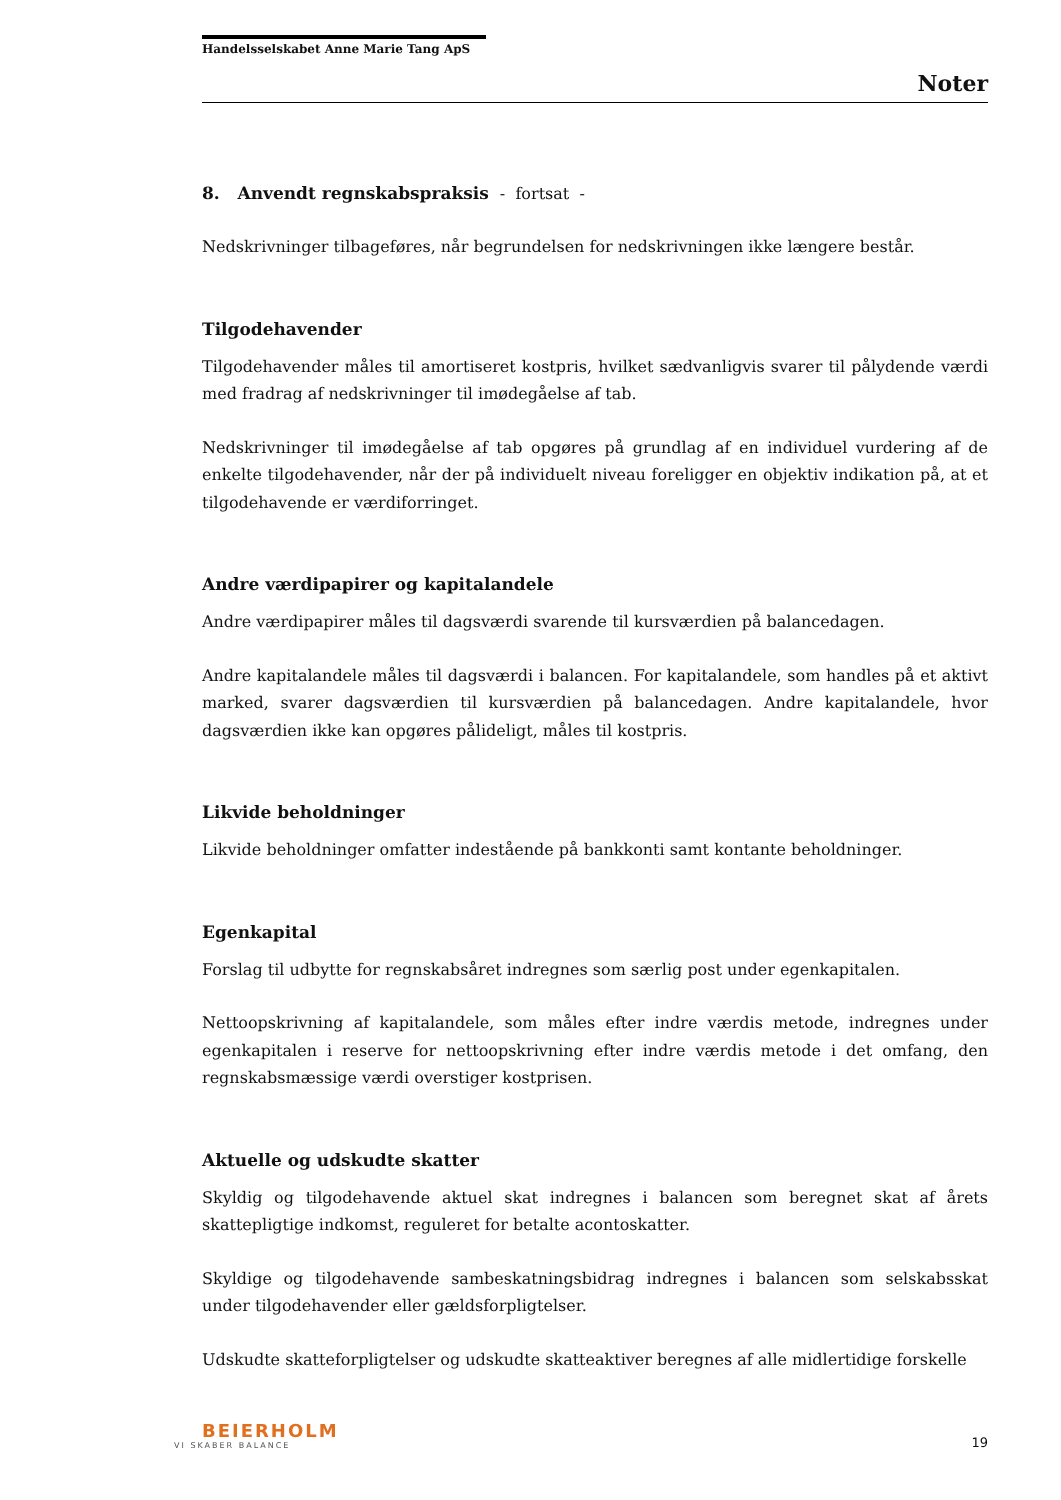Handelsselskabet Anne Marie Tang ApS
Noter
8. Anvendt regnskabspraksis - fortsat -
Nedskrivninger tilbageføres, når begrundelsen for nedskrivningen ikke længere består.
Tilgodehavender
Tilgodehavender måles til amortiseret kostpris, hvilket sædvanligvis svarer til pålydende værdi med fradrag af nedskrivninger til imødegåelse af tab.
Nedskrivninger til imødegåelse af tab opgøres på grundlag af en individuel vurdering af de enkelte tilgodehavender, når der på individuelt niveau foreligger en objektiv indikation på, at et tilgodehavende er værdiforringet.
Andre værdipapirer og kapitalandele
Andre værdipapirer måles til dagsværdi svarende til kursværdien på balancedagen.
Andre kapitalandele måles til dagsværdi i balancen. For kapitalandele, som handles på et aktivt marked, svarer dagsværdien til kursværdien på balancedagen. Andre kapitalandele, hvor dagsværdien ikke kan opgøres pålideligt, måles til kostpris.
Likvide beholdninger
Likvide beholdninger omfatter indestående på bankkonti samt kontante beholdninger.
Egenkapital
Forslag til udbytte for regnskabsåret indregnes som særlig post under egenkapitalen.
Nettoopskrivning af kapitalandele, som måles efter indre værdis metode, indregnes under egenkapitalen i reserve for nettoopskrivning efter indre værdis metode i det omfang, den regnskabsmæssige værdi overstiger kostprisen.
Aktuelle og udskudte skatter
Skyldig og tilgodehavende aktuel skat indregnes i balancen som beregnet skat af årets skattepligtige indkomst, reguleret for betalte acontoskatter.
Skyldige og tilgodehavende sambeskatningsbidrag indregnes i balancen som selskabsskat under tilgodehavender eller gældsforpligtelser.
Udskudte skatteforpligtelser og udskudte skatteaktiver beregnes af alle midlertidige forskelle
BEIERHOLM
VI SKABER BALANCE
19